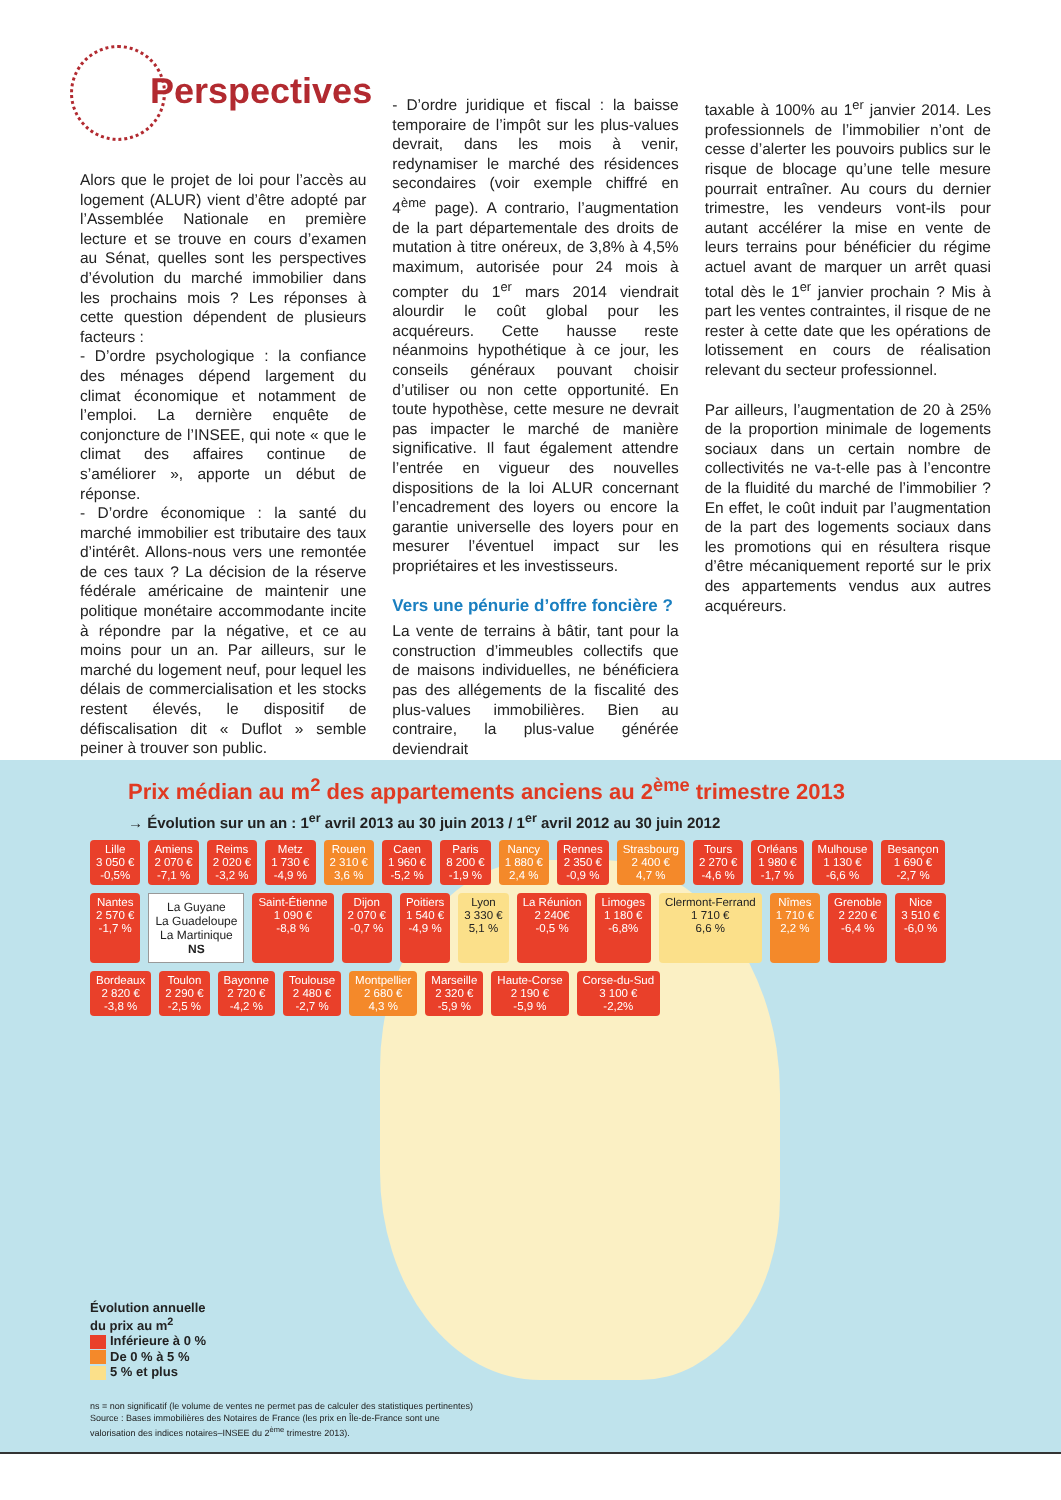Perspectives
Alors que le projet de loi pour l’accès au logement (ALUR) vient d’être adopté par l’Assemblée Nationale en première lecture et se trouve en cours d’examen au Sénat, quelles sont les perspectives d’évolution du marché immobilier dans les prochains mois ? Les réponses à cette question dépendent de plusieurs facteurs :
- D’ordre psychologique : la confiance des ménages dépend largement du climat économique et notamment de l’emploi. La dernière enquête de conjoncture de l’INSEE, qui note « que le climat des affaires continue de s’améliorer », apporte un début de réponse.
- D’ordre économique : la santé du marché immobilier est tributaire des taux d’intérêt. Allons-nous vers une remontée de ces taux ? La décision de la réserve fédérale américaine de maintenir une politique monétaire accommodante incite à répondre par la négative, et ce au moins pour un an. Par ailleurs, sur le marché du logement neuf, pour lequel les délais de commercialisation et les stocks restent élevés, le dispositif de défiscalisation dit « Duflot » semble peiner à trouver son public.
- D’ordre juridique et fiscal : la baisse temporaire de l’impôt sur les plus-values devrait, dans les mois à venir, redynamiser le marché des résidences secondaires (voir exemple chiffré en 4<sup>ème</sup> page). A contrario, l’augmentation de la part départementale des droits de mutation à titre onéreux, de 3,8% à 4,5% maximum, autorisée pour 24 mois à compter du 1<sup>er</sup> mars 2014 viendrait alourdir le coût global pour les acquéreurs. Cette hausse reste néanmoins hypothétique à ce jour, les conseils généraux pouvant choisir d’utiliser ou non cette opportunité. En toute hypothèse, cette mesure ne devrait pas impacter le marché de manière significative. Il faut également attendre l’entrée en vigueur des nouvelles dispositions de la loi ALUR concernant l’encadrement des loyers ou encore la garantie universelle des loyers pour en mesurer l’éventuel impact sur les propriétaires et les investisseurs.
Vers une pénurie d’offre foncière ?
La vente de terrains à bâtir, tant pour la construction d’immeubles collectifs que de maisons individuelles, ne bénéficiera pas des allégements de la fiscalité des plus-values immobilières. Bien au contraire, la plus-value générée deviendrait
taxable à 100% au 1<sup>er</sup> janvier 2014. Les professionnels de l’immobilier n’ont de cesse d’alerter les pouvoirs publics sur le risque de blocage qu’une telle mesure pourrait entraîner. Au cours du dernier trimestre, les vendeurs vont-ils pour autant accélérer la mise en vente de leurs terrains pour bénéficier du régime actuel avant de marquer un arrêt quasi total dès le 1<sup>er</sup> janvier prochain ? Mis à part les ventes contraintes, il risque de ne rester à cette date que les opérations de lotissement en cours de réalisation relevant du secteur professionnel.
Par ailleurs, l’augmentation de 20 à 25% de la proportion minimale de logements sociaux dans un certain nombre de collectivités ne va-t-elle pas à l’encontre de la fluidité du marché de l’immobilier ? En effet, le coût induit par l’augmentation de la part des logements sociaux dans les promotions qui en résultera risque d’être mécaniquement reporté sur le prix des appartements vendus aux autres acquéreurs.
Prix médian au m<sup>2</sup> des appartements anciens au 2<sup>ème</sup> trimestre 2013
→ Évolution sur un an : 1<sup>er</sup> avril 2013 au 30 juin 2013 / 1<sup>er</sup> avril 2012 au 30 juin 2012
Lille
3 050 €
-0,5%
Amiens
2 070 €
-7,1 %
Reims
2 020 €
-3,2 %
Metz
1 730 €
-4,9 %
Rouen
2 310 €
3,6 %
Caen
1 960 €
-5,2 %
Paris
8 200 €
-1,9 %
Nancy
1 880 €
2,4 %
Rennes
2 350 €
-0,9 %
Strasbourg
2 400 €
4,7 %
Tours
2 270 €
-4,6 %
Orléans
1 980 €
-1,7 %
Mulhouse
1 130 €
-6,6 %
Besançon
1 690 €
-2,7 %
Nantes
2 570 €
-1,7 %
La Guyane
La Guadeloupe
La Martinique
NS
Saint-Étienne
1 090 €
-8,8 %
Dijon
2 070 €
-0,7 %
Poitiers
1 540 €
-4,9 %
Lyon
3 330 €
5,1 %
La Réunion
2 240€
-0,5 %
Limoges
1 180 €
-6,8%
Clermont-Ferrand
1 710 €
6,6 %
Nîmes
1 710 €
2,2 %
Grenoble
2 220 €
-6,4 %
Nice
3 510 €
-6,0 %
Bordeaux
2 820 €
-3,8 %
Toulon
2 290 €
-2,5 %
Bayonne
2 720 €
-4,2 %
Toulouse
2 480 €
-2,7 %
Montpellier
2 680 €
4,3 %
Marseille
2 320 €
-5,9 %
Haute-Corse
2 190 €
-5,9 %
Corse-du-Sud
3 100 €
-2,2%
Évolution annuelle
du prix au m<sup>2</sup>
Inférieure à 0 %
De 0 % à 5 %
5 % et plus
ns = non significatif (le volume de ventes ne permet pas de calculer des statistiques pertinentes)
Source : Bases immobilières des Notaires de France (les prix en Île-de-France sont une
valorisation des indices notaires–INSEE du 2<sup>ème</sup> trimestre 2013).